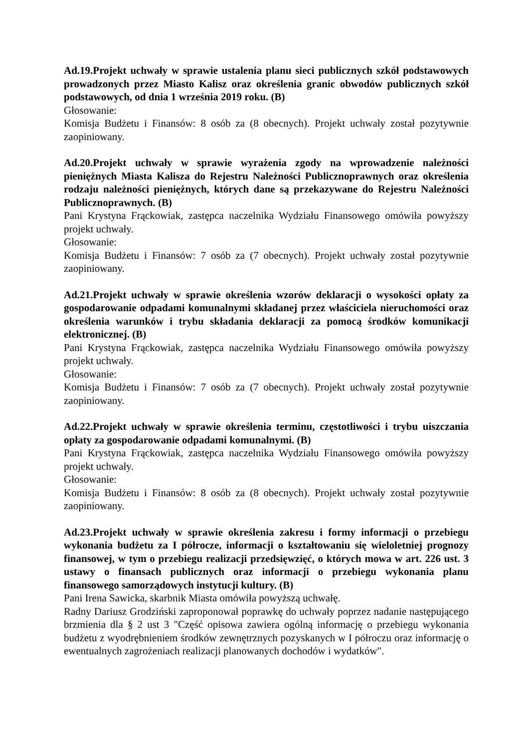Ad.19.Projekt uchwały w sprawie ustalenia planu sieci publicznych szkół podstawowych prowadzonych przez Miasto Kalisz oraz określenia granic obwodów publicznych szkół podstawowych, od dnia 1 września 2019 roku. (B)
Głosowanie:
Komisja Budżetu i Finansów: 8 osób za (8 obecnych). Projekt uchwały został pozytywnie zaopiniowany.
Ad.20.Projekt uchwały w sprawie wyrażenia zgody na wprowadzenie należności pieniężnych Miasta Kalisza do Rejestru Należności Publicznoprawnych oraz określenia rodzaju należności pieniężnych, których dane są przekazywane do Rejestru Należności Publicznoprawnych. (B)
Pani Krystyna Frąckowiak, zastępca naczelnika Wydziału Finansowego omówiła powyższy projekt uchwały.
Głosowanie:
Komisja Budżetu i Finansów: 7 osób za (7 obecnych). Projekt uchwały został pozytywnie zaopiniowany.
Ad.21.Projekt uchwały w sprawie określenia wzorów deklaracji o wysokości opłaty za gospodarowanie odpadami komunalnymi składanej przez właściciela nieruchomości oraz określenia warunków i trybu składania deklaracji za pomocą środków komunikacji elektronicznej. (B)
Pani Krystyna Frąckowiak, zastępca naczelnika Wydziału Finansowego omówiła powyższy projekt uchwały.
Głosowanie:
Komisja Budżetu i Finansów: 7 osób za (7 obecnych). Projekt uchwały został pozytywnie zaopiniowany.
Ad.22.Projekt uchwały w sprawie określenia terminu, częstotliwości i trybu uiszczania opłaty za gospodarowanie odpadami komunalnymi. (B)
Pani Krystyna Frąckowiak, zastępca naczelnika Wydziału Finansowego omówiła powyższy projekt uchwały.
Głosowanie:
Komisja Budżetu i Finansów: 8 osób za (8 obecnych). Projekt uchwały został pozytywnie zaopiniowany.
Ad.23.Projekt uchwały w sprawie określenia zakresu i formy informacji o przebiegu wykonania budżetu za I półrocze, informacji o kształtowaniu się wieloletniej prognozy finansowej, w tym o przebiegu realizacji przedsięwzięć, o których mowa w art. 226 ust. 3 ustawy o finansach publicznych oraz informacji o przebiegu wykonania planu finansowego samorządowych instytucji kultury. (B)
Pani Irena Sawicka, skarbnik Miasta omówiła powyższą uchwałę.
Radny Dariusz Grodziński zaproponował poprawkę do uchwały poprzez nadanie następującego brzmienia dla § 2 ust 3 "Część opisowa zawiera ogólną informację o przebiegu wykonania budżetu z wyodrębnieniem środków zewnętrznych pozyskanych w I półroczu oraz informację o ewentualnych zagrożeniach realizacji planowanych dochodów i wydatków".